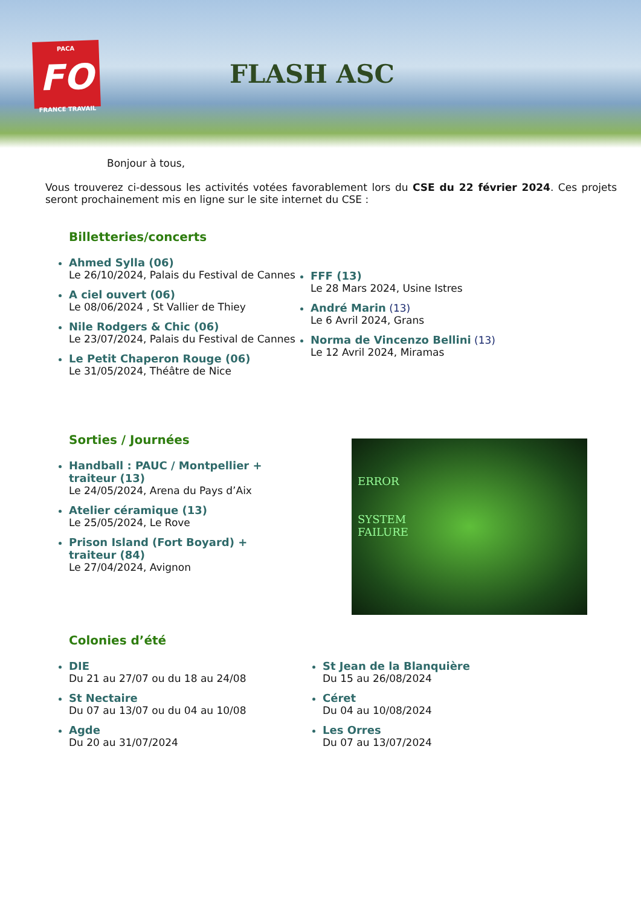PACA
FO
FRANCE TRAVAIL
FLASH ASC
Bonjour à tous,
Vous trouverez ci-dessous les activités votées favorablement lors du CSE du 22 février 2024. Ces projets seront prochainement mis en ligne sur le site internet du CSE :
Billetteries/concerts
Ahmed Sylla (06)
Le 26/10/2024, Palais du Festival de Cannes
A ciel ouvert (06)
Le 08/06/2024 , St Vallier de Thiey
Nile Rodgers & Chic (06)
Le 23/07/2024, Palais du Festival de Cannes
Le Petit Chaperon Rouge (06)
Le 31/05/2024, Théâtre de Nice
FFF (13)
Le 28 Mars 2024, Usine Istres
André Marin (13)
Le 6 Avril 2024, Grans
Norma de Vincenzo Bellini (13)
Le 12 Avril 2024, Miramas
Sorties / Journées
Handball : PAUC / Montpellier + traiteur (13)
Le 24/05/2024, Arena du Pays d’Aix
Atelier céramique (13)
Le 25/05/2024, Le Rove
Prison Island (Fort Boyard) + traiteur (84)
Le 27/04/2024, Avignon
ERROR
SYSTEM
FAILURE
Colonies d’été
DIE
Du 21 au 27/07 ou du 18 au 24/08
St Nectaire
Du 07 au 13/07 ou du 04 au 10/08
Agde
Du 20 au 31/07/2024
St Jean de la Blanquière
Du 15 au 26/08/2024
Céret
Du 04 au 10/08/2024
Les Orres
Du 07 au 13/07/2024